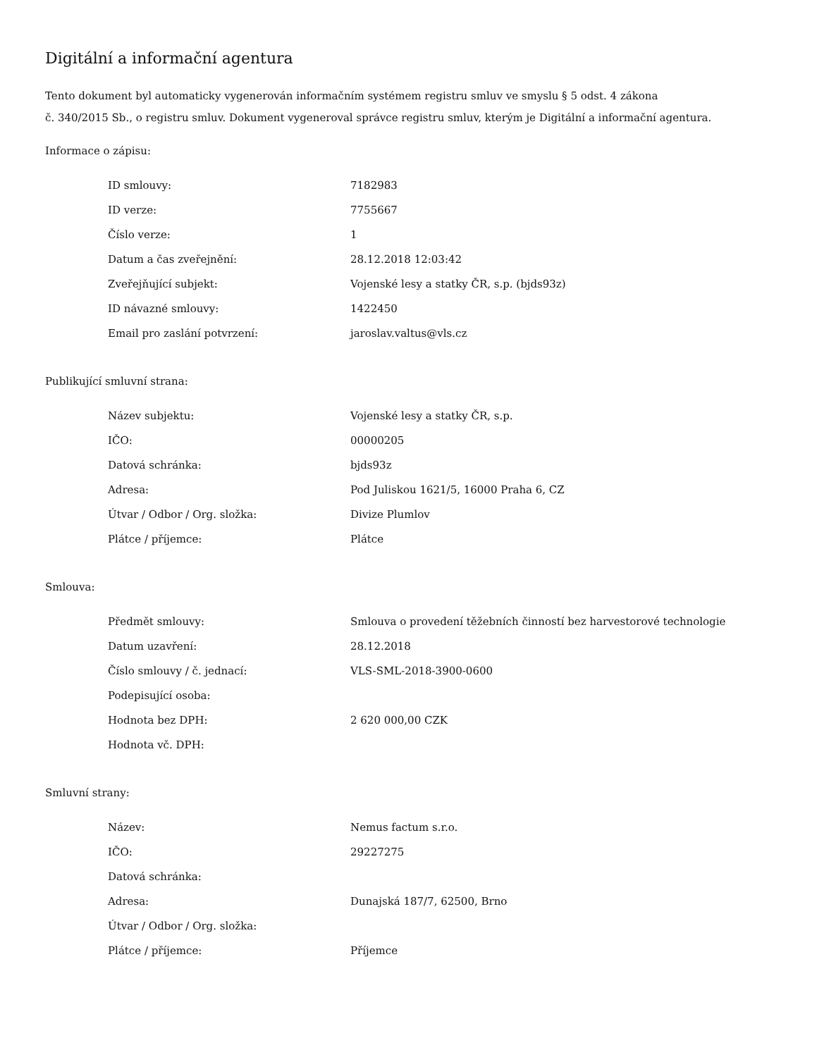Digitální a informační agentura
Tento dokument byl automaticky vygenerován informačním systémem registru smluv ve smyslu § 5 odst. 4 zákona
č. 340/2015 Sb., o registru smluv. Dokument vygeneroval správce registru smluv, kterým je Digitální a informační agentura.
Informace o zápisu:
| ID smlouvy: | 7182983 |
| ID verze: | 7755667 |
| Číslo verze: | 1 |
| Datum a čas zveřejnění: | 28.12.2018 12:03:42 |
| Zveřejňující subjekt: | Vojenské lesy a statky ČR, s.p. (bjds93z) |
| ID návazné smlouvy: | 1422450 |
| Email pro zaslání potvrzení: | jaroslav.valtus@vls.cz |
Publikující smluvní strana:
| Název subjektu: | Vojenské lesy a statky ČR, s.p. |
| IČO: | 00000205 |
| Datová schránka: | bjds93z |
| Adresa: | Pod Juliskou 1621/5, 16000 Praha 6, CZ |
| Útvar / Odbor / Org. složka: | Divize Plumlov |
| Plátce / příjemce: | Plátce |
Smlouva:
| Předmět smlouvy: | Smlouva o provedení těžebních činností bez harvestorové technologie |
| Datum uzavření: | 28.12.2018 |
| Číslo smlouvy / č. jednací: | VLS-SML-2018-3900-0600 |
| Podepisující osoba: | |
| Hodnota bez DPH: | 2 620 000,00 CZK |
| Hodnota vč. DPH: | |
Smluvní strany:
| Název: | Nemus factum s.r.o. |
| IČO: | 29227275 |
| Datová schránka: | |
| Adresa: | Dunajská 187/7, 62500, Brno |
| Útvar / Odbor / Org. složka: | |
| Plátce / příjemce: | Příjemce |